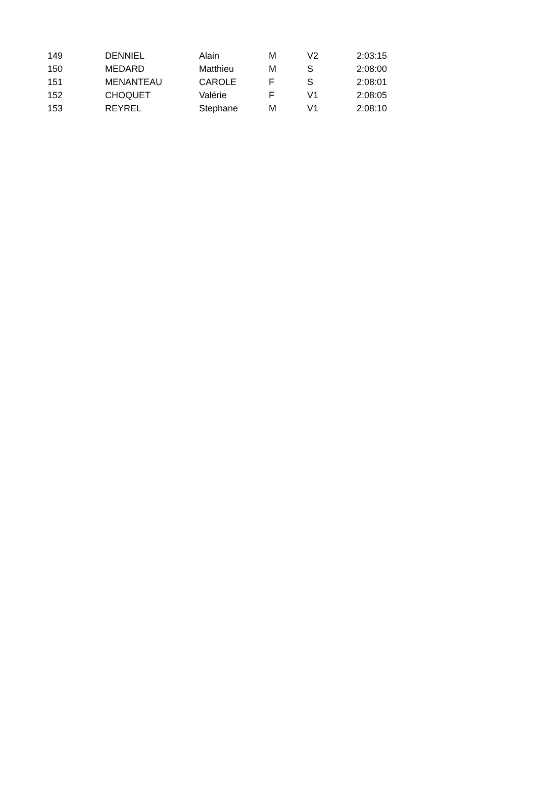| 149 | DENNIEL | Alain | M | V2 | 2:03:15 |
| 150 | MEDARD | Matthieu | M | S | 2:08:00 |
| 151 | MENANTEAU | CAROLE | F | S | 2:08:01 |
| 152 | CHOQUET | Valérie | F | V1 | 2:08:05 |
| 153 | REYREL | Stephane | M | V1 | 2:08:10 |